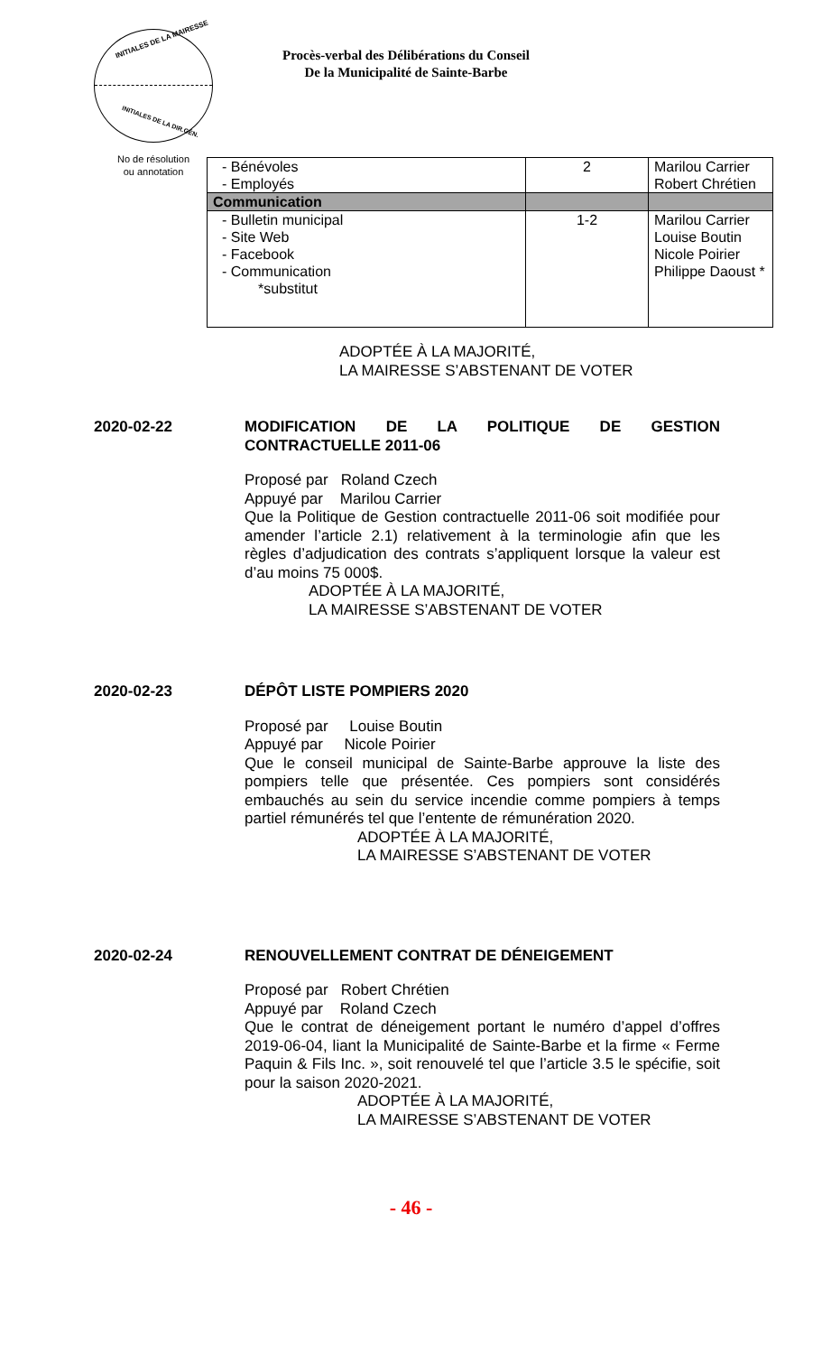INITIALES DE LA MAIRESSE
INITIALES DE LA DIR.GÉN.
Procès-verbal des Délibérations du Conseil
De la Municipalité de Sainte-Barbe
No de résolution
ou annotation
| - Bénévoles - Employés | 2 | Marilou Carrier Robert Chrétien |
| Communication | | |
| - Bulletin municipal - Site Web - Facebook - Communication *substitut | 1-2 | Marilou Carrier Louise Boutin Nicole Poirier Philippe Daoust * |
ADOPTÉE À LA MAJORITÉ,
LA MAIRESSE S’ABSTENANT DE VOTER
2020-02-22 MODIFICATION DE LA POLITIQUE DE GESTION CONTRACTUELLE 2011-06
Proposé par Roland Czech
Appuyé par Marilou Carrier
Que la Politique de Gestion contractuelle 2011-06 soit modifiée pour amender l’article 2.1) relativement à la terminologie afin que les règles d’adjudication des contrats s’appliquent lorsque la valeur est d’au moins 75 000$.
ADOPTÉE À LA MAJORITÉ,
LA MAIRESSE S’ABSTENANT DE VOTER
2020-02-23 DÉPÔT LISTE POMPIERS 2020
Proposé par Louise Boutin
Appuyé par Nicole Poirier
Que le conseil municipal de Sainte-Barbe approuve la liste des pompiers telle que présentée. Ces pompiers sont considérés embauchés au sein du service incendie comme pompiers à temps partiel rémunérés tel que l’entente de rémunération 2020.
ADOPTÉE À LA MAJORITÉ,
LA MAIRESSE S’ABSTENANT DE VOTER
2020-02-24 RENOUVELLEMENT CONTRAT DE DÉNEIGEMENT
Proposé par Robert Chrétien
Appuyé par Roland Czech
Que le contrat de déneigement portant le numéro d’appel d’offres 2019-06-04, liant la Municipalité de Sainte-Barbe et la firme « Ferme Paquin & Fils Inc. », soit renouvelé tel que l’article 3.5 le spécifie, soit pour la saison 2020-2021.
ADOPTÉE À LA MAJORITÉ,
LA MAIRESSE S’ABSTENANT DE VOTER
- 46 -